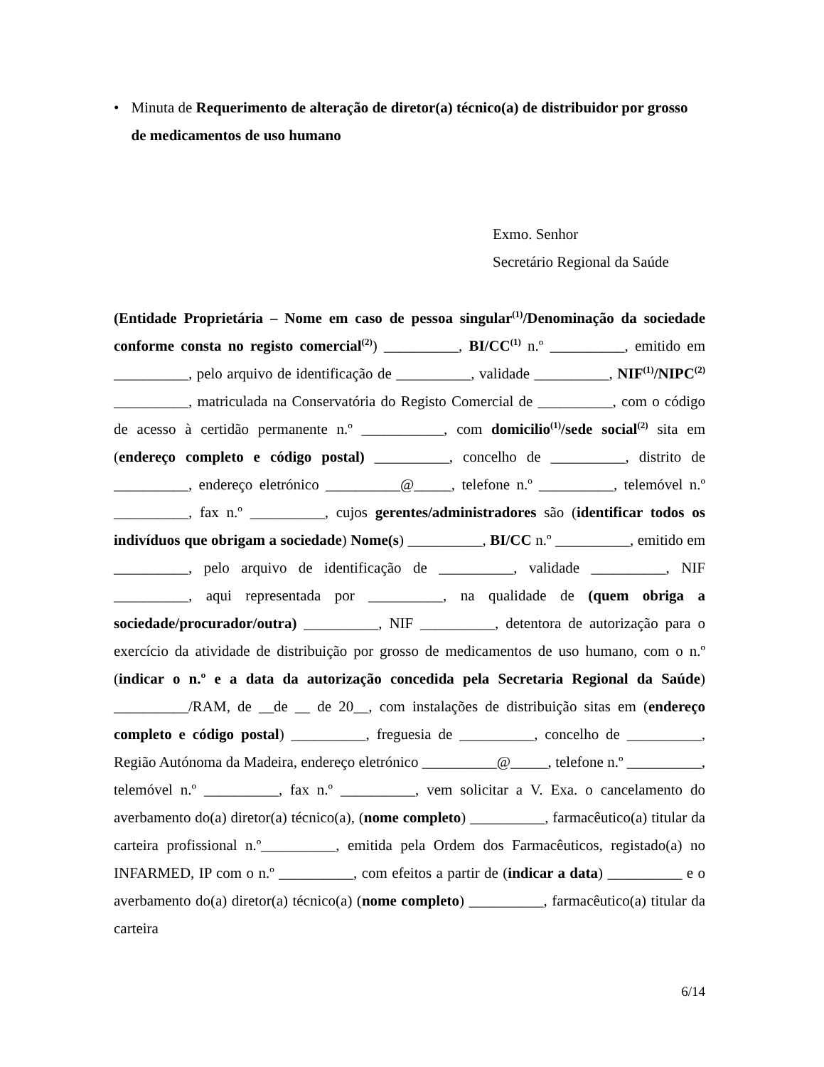• Minuta de Requerimento de alteração de diretor(a) técnico(a) de distribuidor por grosso de medicamentos de uso humano
Exmo. Senhor
Secretário Regional da Saúde
(Entidade Proprietária – Nome em caso de pessoa singular<sup>(1)</sup>/Denominação da sociedade conforme consta no registo comercial<sup>(2)</sup>) __________, BI/CC<sup>(1)</sup> n.º __________, emitido em __________, pelo arquivo de identificação de __________, validade __________, NIF<sup>(1)</sup>/NIPC<sup>(2)</sup> __________, matriculada na Conservatória do Registo Comercial de __________, com o código de acesso à certidão permanente n.º ___________, com domicilio<sup>(1)</sup>/sede social<sup>(2)</sup> sita em (endereço completo e código postal) __________, concelho de __________, distrito de __________, endereço eletrónico __________@_____, telefone n.º __________, telemóvel n.º __________, fax n.º __________, cujos gerentes/administradores são (identificar todos os indivíduos que obrigam a sociedade) Nome(s) __________, BI/CC n.º __________, emitido em __________, pelo arquivo de identificação de __________, validade __________, NIF __________, aqui representada por __________, na qualidade de (quem obriga a sociedade/procurador/outra) __________, NIF __________, detentora de autorização para o exercício da atividade de distribuição por grosso de medicamentos de uso humano, com o n.º (indicar o n.º e a data da autorização concedida pela Secretaria Regional da Saúde) __________/RAM, de __de __ de 20__, com instalações de distribuição sitas em (endereço completo e código postal) __________, freguesia de __________, concelho de __________, Região Autónoma da Madeira, endereço eletrónico __________@_____, telefone n.º __________, telemóvel n.º __________, fax n.º __________, vem solicitar a V. Exa. o cancelamento do averbamento do(a) diretor(a) técnico(a), (nome completo) __________, farmacêutico(a) titular da carteira profissional n.º__________, emitida pela Ordem dos Farmacêuticos, registado(a) no INFARMED, IP com o n.º __________, com efeitos a partir de (indicar a data) __________ e o averbamento do(a) diretor(a) técnico(a) (nome completo) __________, farmacêutico(a) titular da carteira
6/14